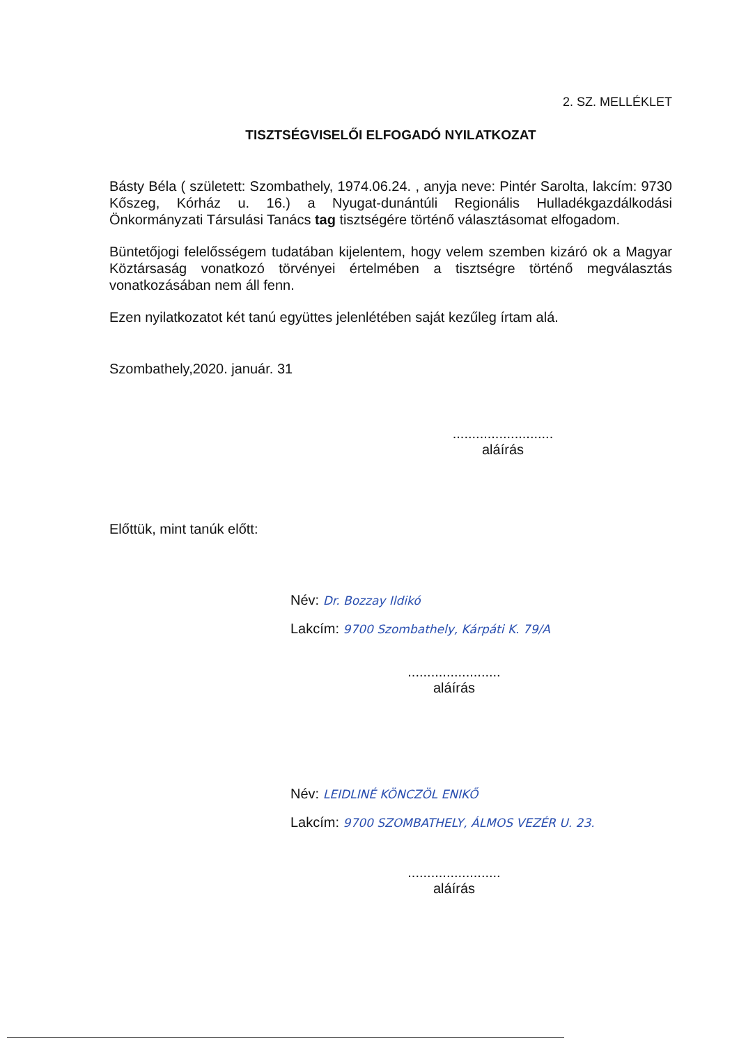2. SZ. MELLÉKLET
TISZTSÉGVISELŐI ELFOGADÓ NYILATKOZAT
Básty Béla ( született: Szombathely, 1974.06.24. , anyja neve: Pintér Sarolta, lakcím: 9730 Kőszeg, Kórház u. 16.) a Nyugat-dunántúli Regionális Hulladékgazdálkodási Önkormányzati Társulási Tanács tag tisztségére történő választásomat elfogadom.
Büntetőjogi felelősségem tudatában kijelentem, hogy velem szemben kizáró ok a Magyar Köztársaság vonatkozó törvényei értelmében a tisztségre történő megválasztás vonatkozásában nem áll fenn.
Ezen nyilatkozatot két tanú együttes jelenlétében saját kezűleg írtam alá.
Szombathely,2020. január. 31
..........................
aláírás
Előttük, mint tanúk előtt:
Név: Dr. Bozzay Ildikó
Lakcím: 9700 Szombathely, Kárpáti K. 79/A
........................
aláírás
Név: LEIDLINÉ KÖNCZÖL ENIKŐ
Lakcím: 9700 SZOMBATHELY, ÁLMOS VEZÉR U. 23.
........................
aláírás